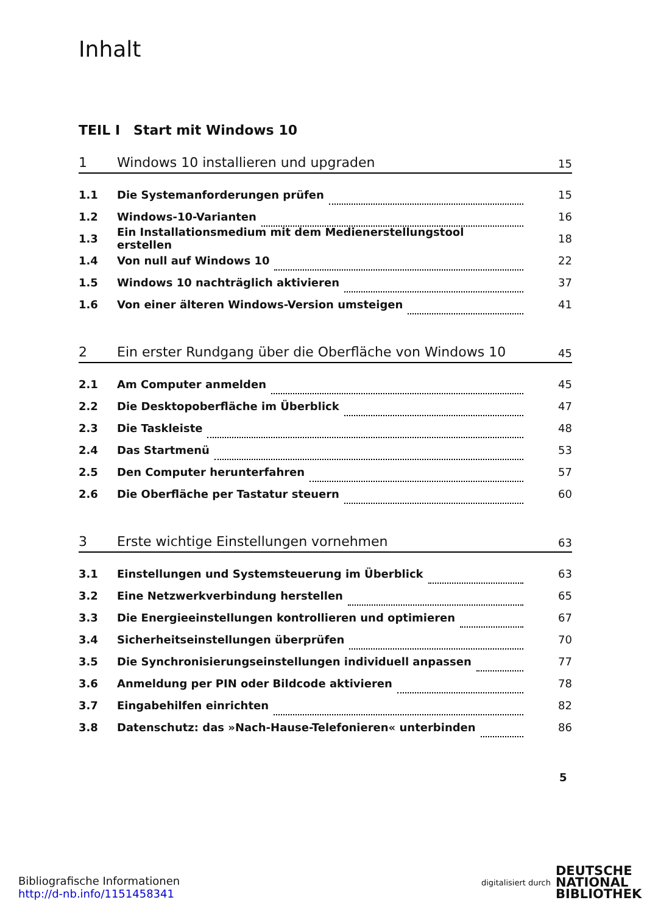Inhalt
TEIL I Start mit Windows 10
1 Windows 10 installieren und upgraden
15
1.1 Die Systemanforderungen prüfen 15
1.2 Windows-10-Varianten 16
1.3
Ein Installationsmedium mit dem Medienerstellungstool erstellen
18
1.4 Von null auf Windows 10 22
1.5
Windows 10 nachträglich aktivieren
37
1.6
Von einer älteren Windows-Version umsteigen
41
2 Ein erster Rundgang über die Oberfläche von Windows 10
45
2.1 Am Computer anmelden 45
2.2
Die Desktopoberfläche im Überblick
47
2.3 Die Taskleiste 48
2.4 Das Startmenü 53
2.5 Den Computer herunterfahren 57
2.6
Die Oberfläche per Tastatur steuern
60
3 Erste wichtige Einstellungen vornehmen
63
3.1
Einstellungen und Systemsteuerung im Überblick
63
3.2
Eine Netzwerkverbindung herstellen
65
3.3
Die Energieeinstellungen kontrollieren und optimieren
67
3.4
Sicherheitseinstellungen überprüfen
70
3.5
Die Synchronisierungseinstellungen individuell anpassen
77
3.6
Anmeldung per PIN oder Bildcode aktivieren
78
3.7 Eingabehilfen einrichten 82
3.8
Datenschutz: das »Nach-Hause-Telefonieren« unterbinden
86
5
Bibliografische Informationen
http://d-nb.info/1151458341
digitalisiert durch DEUTSCHE
NATIONAL
BIBLIOTHEK